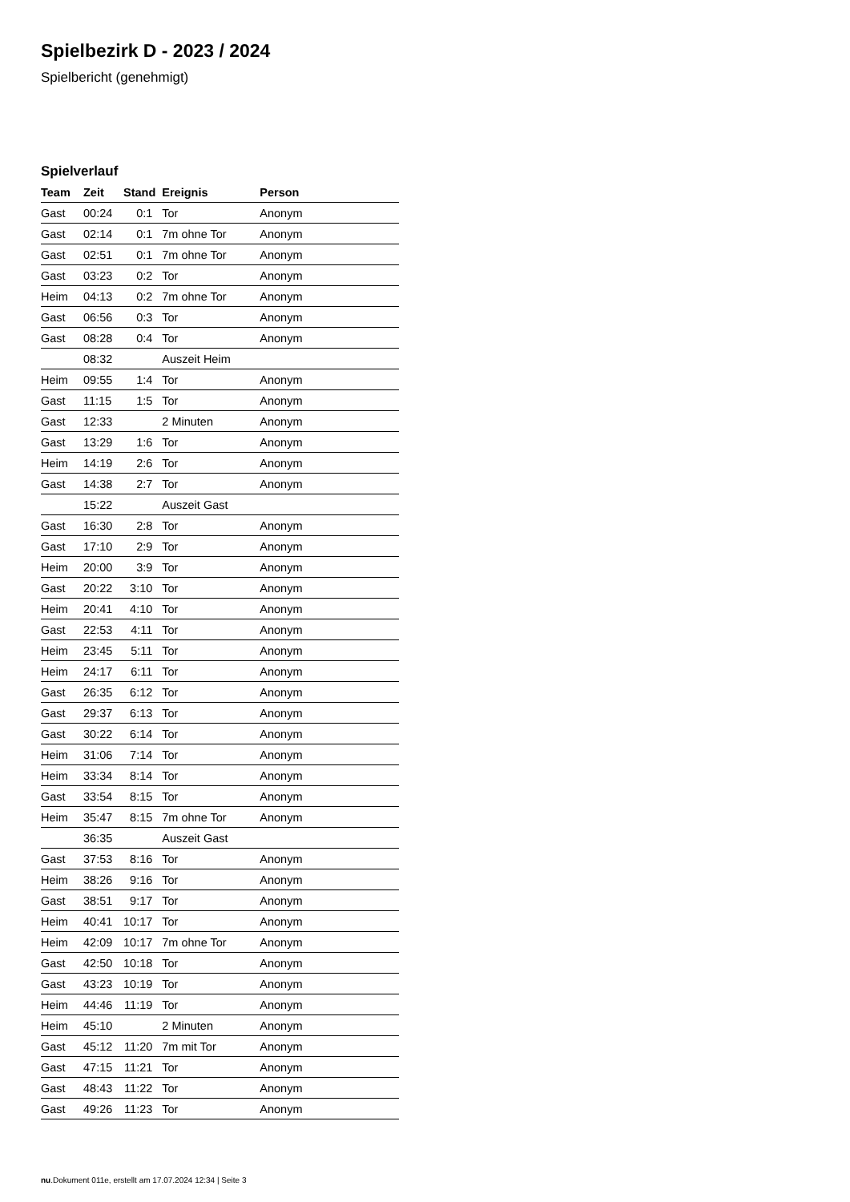Spielbezirk D - 2023 / 2024
Spielbericht (genehmigt)
Spielverlauf
| Team | Zeit | Stand | Ereignis | Person |
| --- | --- | --- | --- | --- |
| Gast | 00:24 | 0:1 | Tor | Anonym |
| Gast | 02:14 | 0:1 | 7m ohne Tor | Anonym |
| Gast | 02:51 | 0:1 | 7m ohne Tor | Anonym |
| Gast | 03:23 | 0:2 | Tor | Anonym |
| Heim | 04:13 | 0:2 | 7m ohne Tor | Anonym |
| Gast | 06:56 | 0:3 | Tor | Anonym |
| Gast | 08:28 | 0:4 | Tor | Anonym |
| | 08:32 | | Auszeit Heim | |
| Heim | 09:55 | 1:4 | Tor | Anonym |
| Gast | 11:15 | 1:5 | Tor | Anonym |
| Gast | 12:33 | | 2 Minuten | Anonym |
| Gast | 13:29 | 1:6 | Tor | Anonym |
| Heim | 14:19 | 2:6 | Tor | Anonym |
| Gast | 14:38 | 2:7 | Tor | Anonym |
| | 15:22 | | Auszeit Gast | |
| Gast | 16:30 | 2:8 | Tor | Anonym |
| Gast | 17:10 | 2:9 | Tor | Anonym |
| Heim | 20:00 | 3:9 | Tor | Anonym |
| Gast | 20:22 | 3:10 | Tor | Anonym |
| Heim | 20:41 | 4:10 | Tor | Anonym |
| Gast | 22:53 | 4:11 | Tor | Anonym |
| Heim | 23:45 | 5:11 | Tor | Anonym |
| Heim | 24:17 | 6:11 | Tor | Anonym |
| Gast | 26:35 | 6:12 | Tor | Anonym |
| Gast | 29:37 | 6:13 | Tor | Anonym |
| Gast | 30:22 | 6:14 | Tor | Anonym |
| Heim | 31:06 | 7:14 | Tor | Anonym |
| Heim | 33:34 | 8:14 | Tor | Anonym |
| Gast | 33:54 | 8:15 | Tor | Anonym |
| Heim | 35:47 | 8:15 | 7m ohne Tor | Anonym |
| | 36:35 | | Auszeit Gast | |
| Gast | 37:53 | 8:16 | Tor | Anonym |
| Heim | 38:26 | 9:16 | Tor | Anonym |
| Gast | 38:51 | 9:17 | Tor | Anonym |
| Heim | 40:41 | 10:17 | Tor | Anonym |
| Heim | 42:09 | 10:17 | 7m ohne Tor | Anonym |
| Gast | 42:50 | 10:18 | Tor | Anonym |
| Gast | 43:23 | 10:19 | Tor | Anonym |
| Heim | 44:46 | 11:19 | Tor | Anonym |
| Heim | 45:10 | | 2 Minuten | Anonym |
| Gast | 45:12 | 11:20 | 7m mit Tor | Anonym |
| Gast | 47:15 | 11:21 | Tor | Anonym |
| Gast | 48:43 | 11:22 | Tor | Anonym |
| Gast | 49:26 | 11:23 | Tor | Anonym |
nu.Dokument 011e, erstellt am 17.07.2024 12:34 | Seite 3